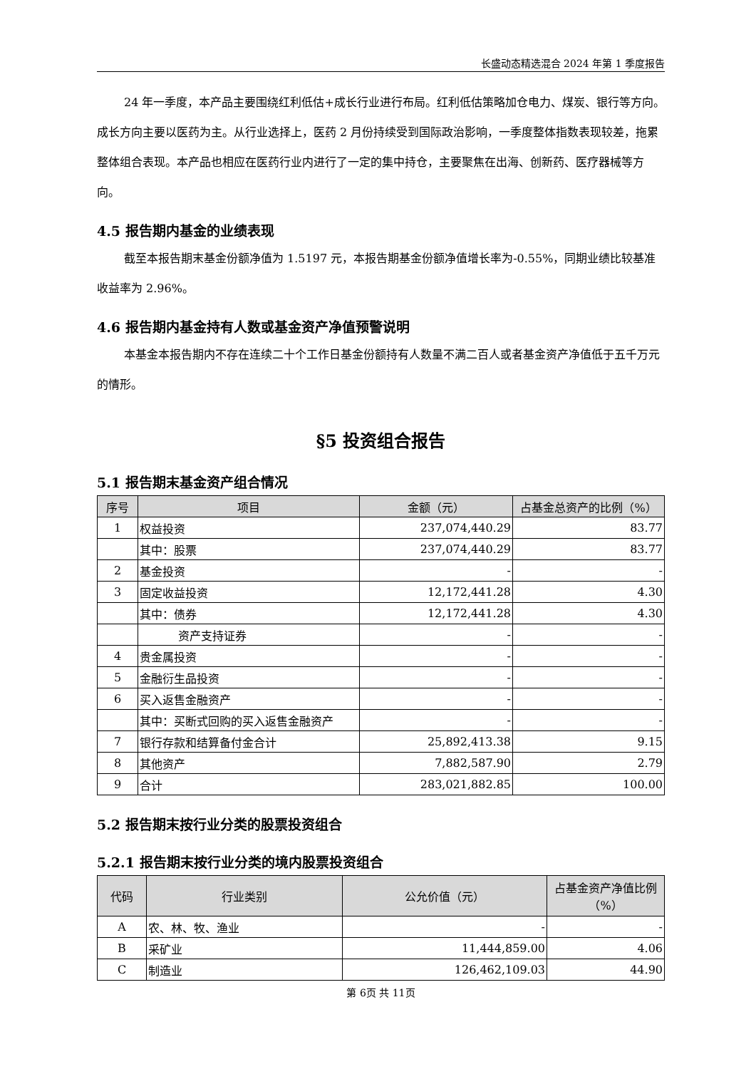长盛动态精选混合 2024 年第 1 季度报告
24 年一季度，本产品主要围绕红利低估+成长行业进行布局。红利低估策略加仓电力、煤炭、银行等方向。成长方向主要以医药为主。从行业选择上，医药 2 月份持续受到国际政治影响，一季度整体指数表现较差，拖累整体组合表现。本产品也相应在医药行业内进行了一定的集中持仓，主要聚焦在出海、创新药、医疗器械等方向。
4.5 报告期内基金的业绩表现
截至本报告期末基金份额净值为 1.5197 元，本报告期基金份额净值增长率为-0.55%，同期业绩比较基准收益率为 2.96%。
4.6 报告期内基金持有人数或基金资产净值预警说明
本基金本报告期内不存在连续二十个工作日基金份额持有人数量不满二百人或者基金资产净值低于五千万元的情形。
§5 投资组合报告
5.1 报告期末基金资产组合情况
| 序号 | 项目 | 金额（元） | 占基金总资产的比例（%） |
| --- | --- | --- | --- |
| 1 | 权益投资 | 237,074,440.29 | 83.77 |
| | 其中：股票 | 237,074,440.29 | 83.77 |
| 2 | 基金投资 | - | - |
| 3 | 固定收益投资 | 12,172,441.28 | 4.30 |
| | 其中：债券 | 12,172,441.28 | 4.30 |
| | 资产支持证券 | - | - |
| 4 | 贵金属投资 | - | - |
| 5 | 金融衍生品投资 | - | - |
| 6 | 买入返售金融资产 | - | - |
| | 其中：买断式回购的买入返售金融资产 | - | - |
| 7 | 银行存款和结算备付金合计 | 25,892,413.38 | 9.15 |
| 8 | 其他资产 | 7,882,587.90 | 2.79 |
| 9 | 合计 | 283,021,882.85 | 100.00 |
5.2 报告期末按行业分类的股票投资组合
5.2.1 报告期末按行业分类的境内股票投资组合
| 代码 | 行业类别 | 公允价值（元） | 占基金资产净值比例（%） |
| --- | --- | --- | --- |
| A | 农、林、牧、渔业 | - | - |
| B | 采矿业 | 11,444,859.00 | 4.06 |
| C | 制造业 | 126,462,109.03 | 44.90 |
第 6页 共 11页